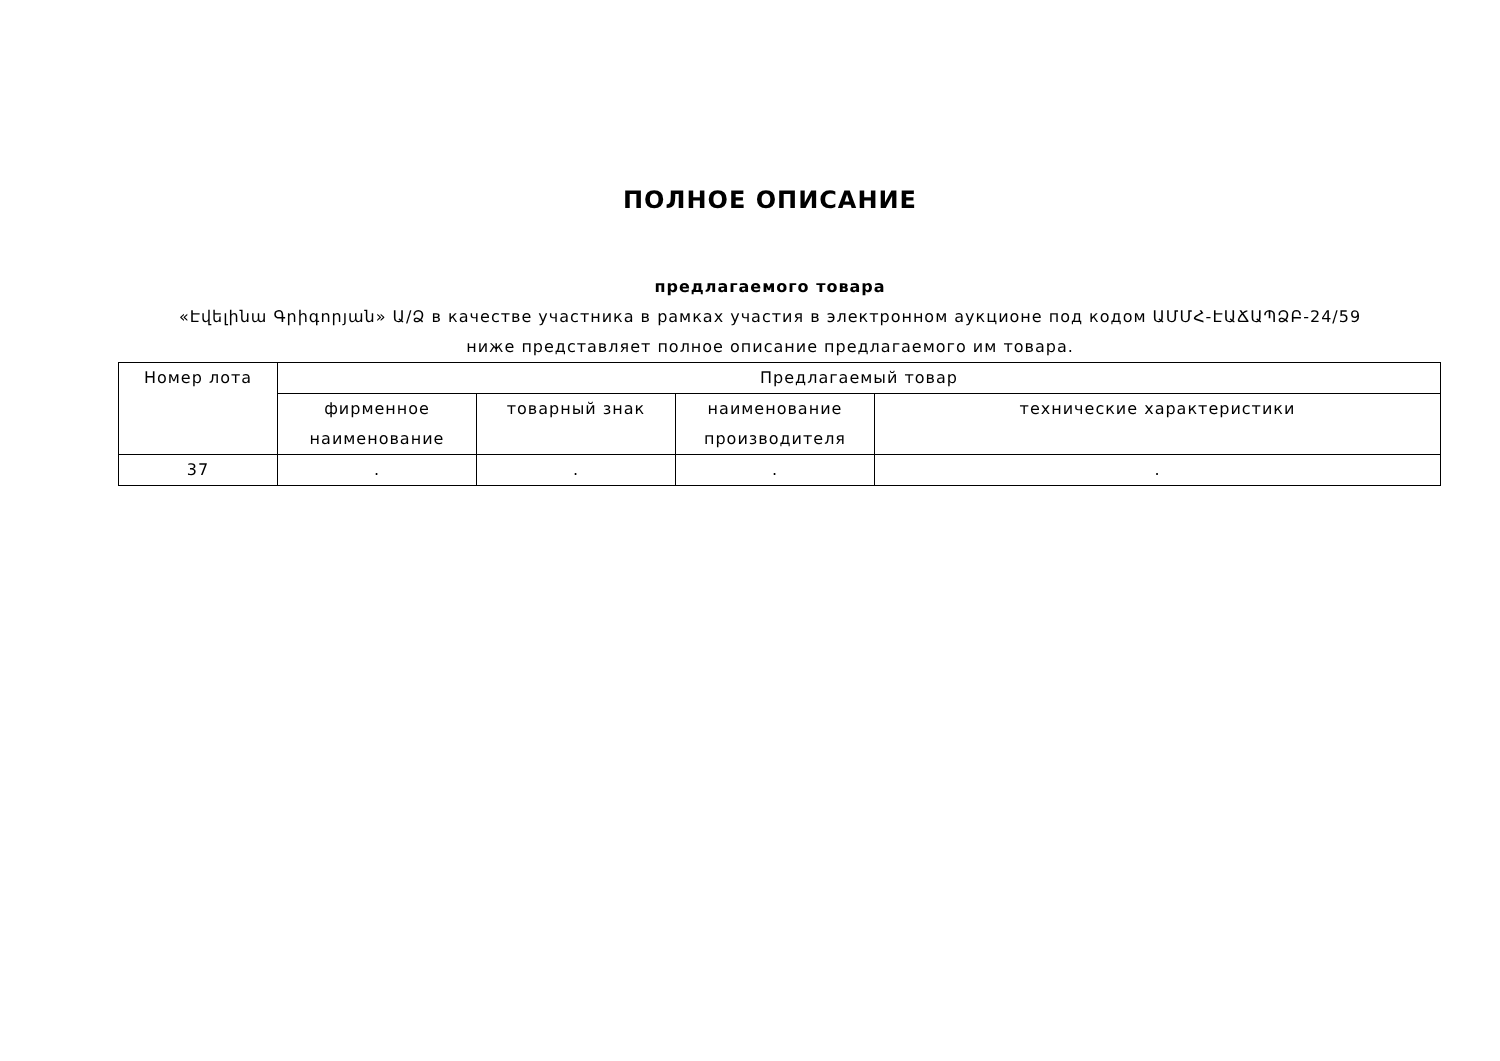ПОЛНОЕ ОПИСАНИЕ
предлагаемого товара
«Էվելինա Գրիգորյան» Ա/Ձ в качестве участника в рамках участия в электронном аукционе под кодом ԱՄՄՀ-ԷԱՃԱՊՁԲ-24/59
ниже представляет полное описание предлагаемого им товара.
| Номер лота | Предлагаемый товар | | | |
| --- | --- | --- | --- | --- |
| | фирменное наименование | товарный знак | наименование производителя | технические характеристики |
| 37 | . | . | . | . |